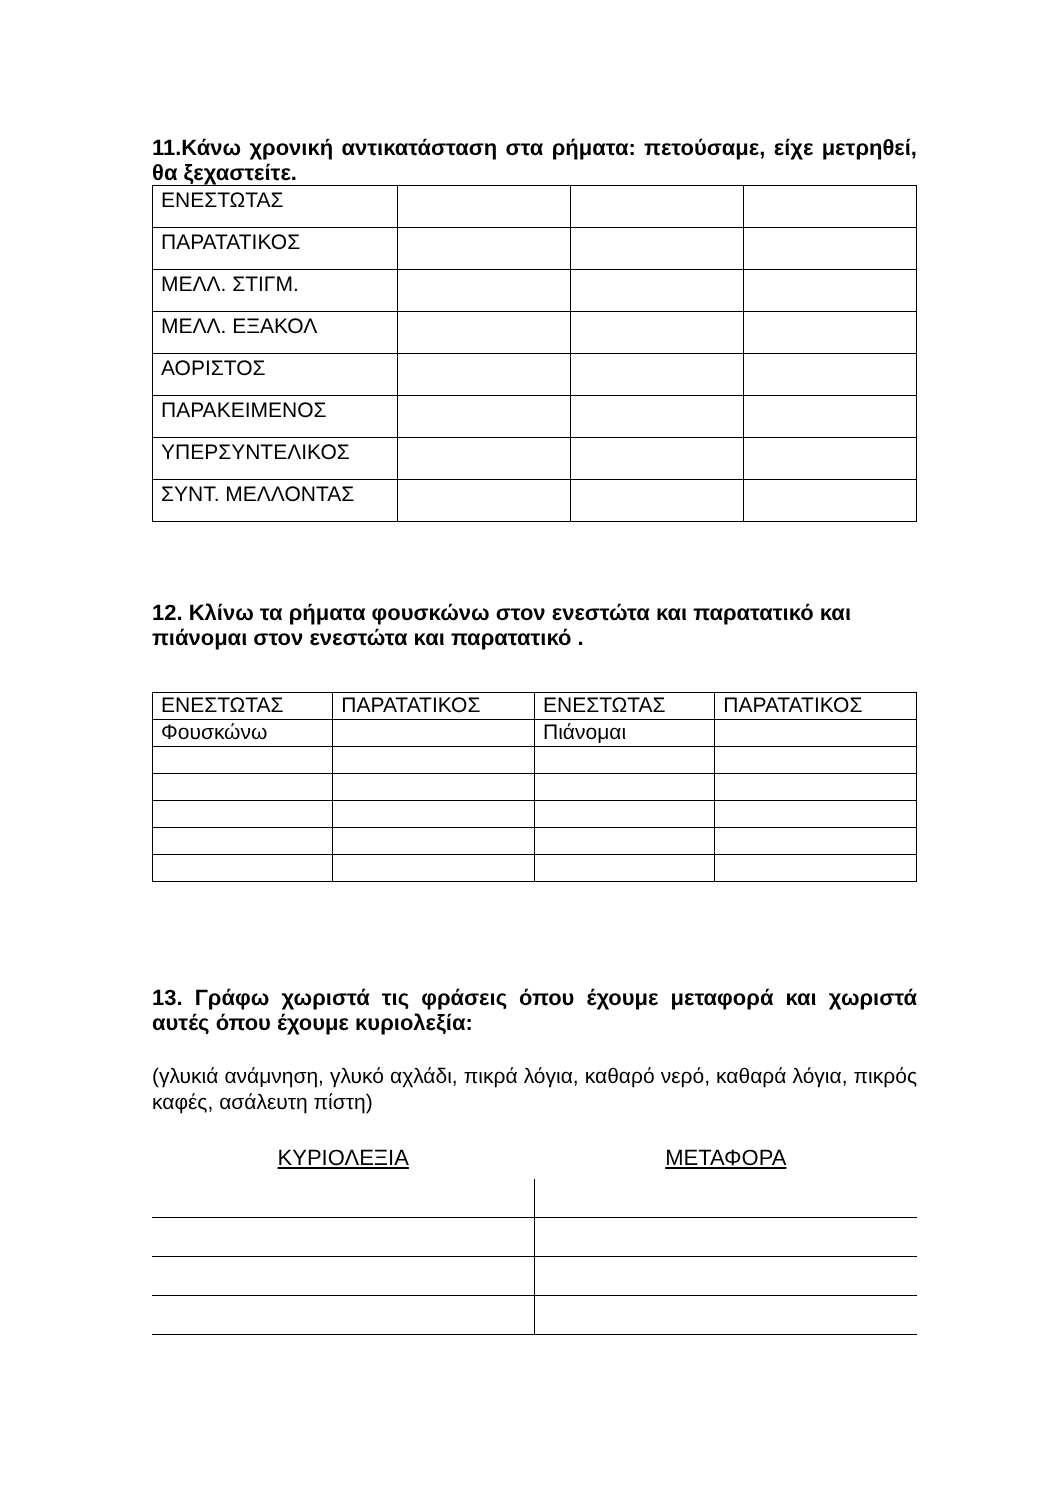11.Κάνω χρονική αντικατάσταση στα ρήματα: πετούσαμε, είχε μετρηθεί, θα ξεχαστείτε.
| ΕΝΕΣΤΩΤΑΣ | | | |
| ΠΑΡΑΤΑΤΙΚΟΣ | | | |
| ΜΕΛΛ. ΣΤΙΓΜ. | | | |
| ΜΕΛΛ. ΕΞΑΚΟΛ | | | |
| ΑΟΡΙΣΤΟΣ | | | |
| ΠΑΡΑΚΕΙΜΕΝΟΣ | | | |
| ΥΠΕΡΣΥΝΤΕΛΙΚΟΣ | | | |
| ΣΥΝΤ. ΜΕΛΛΟΝΤΑΣ | | | |
12. Κλίνω τα ρήματα φουσκώνω στον ενεστώτα και παρατατικό και πιάνομαι στον ενεστώτα και παρατατικό .
| ΕΝΕΣΤΩΤΑΣ | ΠΑΡΑΤΑΤΙΚΟΣ | ΕΝΕΣΤΩΤΑΣ | ΠΑΡΑΤΑΤΙΚΟΣ |
| Φουσκώνω | | Πιάνομαι | |
13. Γράφω χωριστά τις φράσεις όπου έχουμε μεταφορά και χωριστά αυτές όπου έχουμε κυριολεξία:
(γλυκιά ανάμνηση, γλυκό αχλάδι, πικρά λόγια, καθαρό νερό, καθαρά λόγια, πικρός καφές, ασάλευτη πίστη)
ΚΥΡΙΟΛΕΞΙΑ ΜΕΤΑΦΟΡΑ